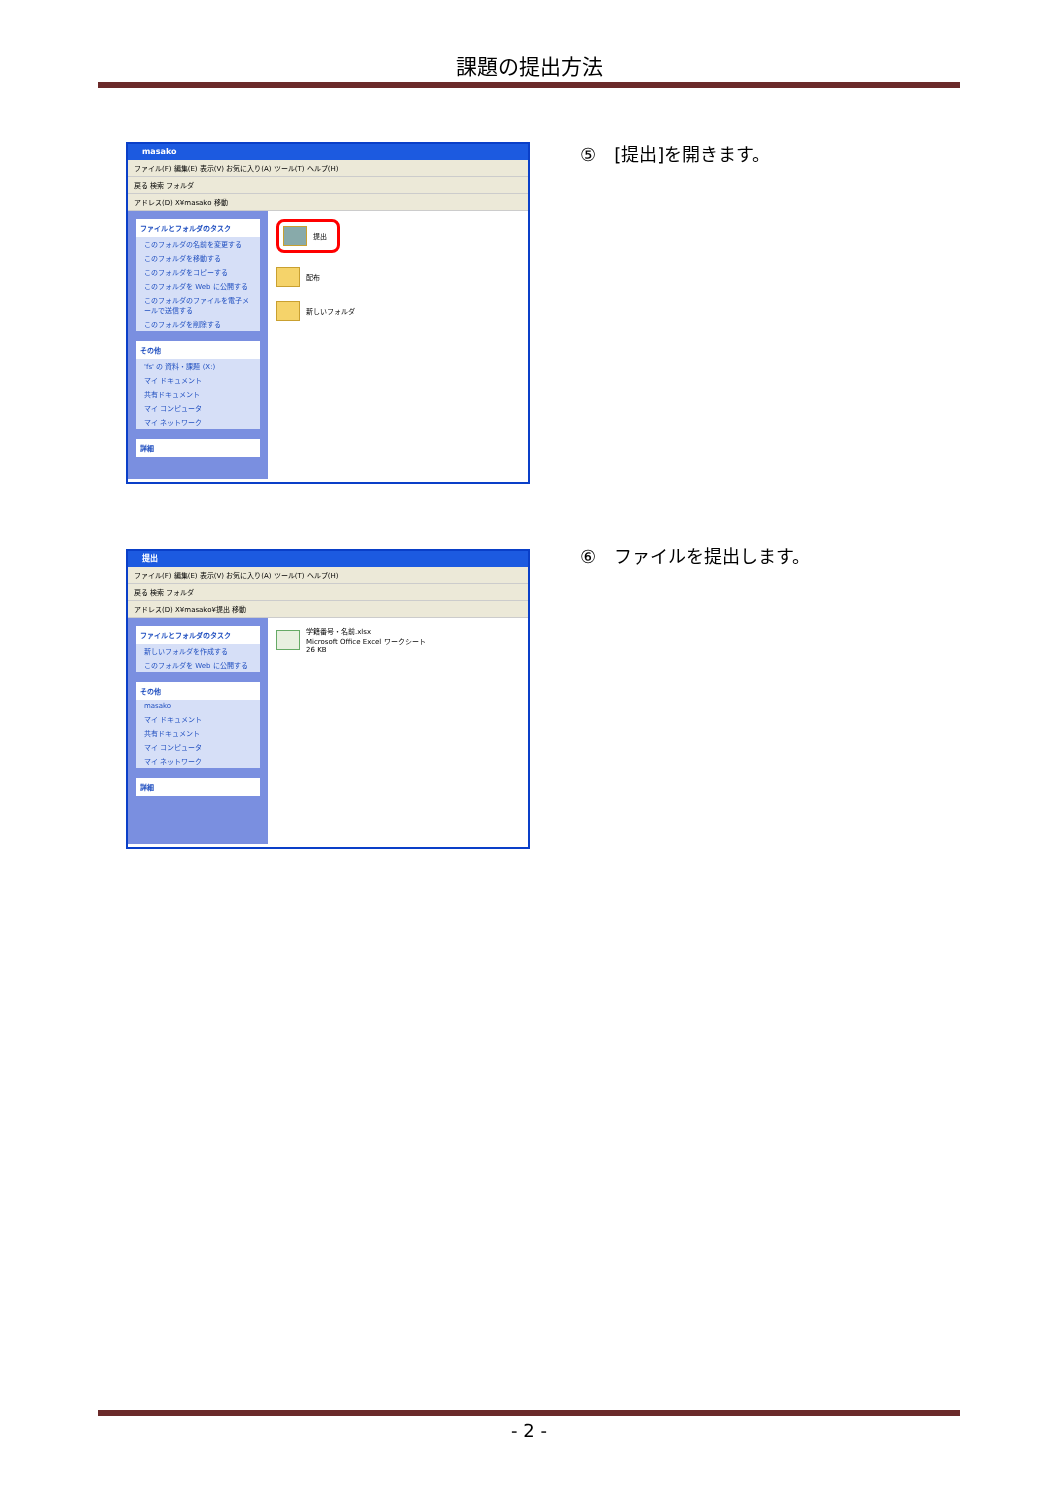課題の提出方法
masako
ファイル(F) 編集(E) 表示(V) お気に入り(A) ツール(T) ヘルプ(H)
戻る 検索 フォルダ
アドレス(D) X¥masako 移動
ファイルとフォルダのタスク
このフォルダの名前を変更する
このフォルダを移動する
このフォルダをコピーする
このフォルダを Web に公開する
このフォルダのファイルを電子メールで送信する
このフォルダを削除する
その他
'fs' の 資料・課題 (X:)
マイ ドキュメント
共有ドキュメント
マイ コンピュータ
マイ ネットワーク
詳細
提出
配布
新しいフォルダ
⑤　[提出]を開きます。
提出
ファイル(F) 編集(E) 表示(V) お気に入り(A) ツール(T) ヘルプ(H)
戻る 検索 フォルダ
アドレス(D) X¥masako¥提出 移動
ファイルとフォルダのタスク
新しいフォルダを作成する
このフォルダを Web に公開する
その他
masako
マイ ドキュメント
共有ドキュメント
マイ コンピュータ
マイ ネットワーク
詳細
学籍番号・名前.xlsx
Microsoft Office Excel ワークシート
26 KB
⑥　ファイルを提出します。
- 2 -